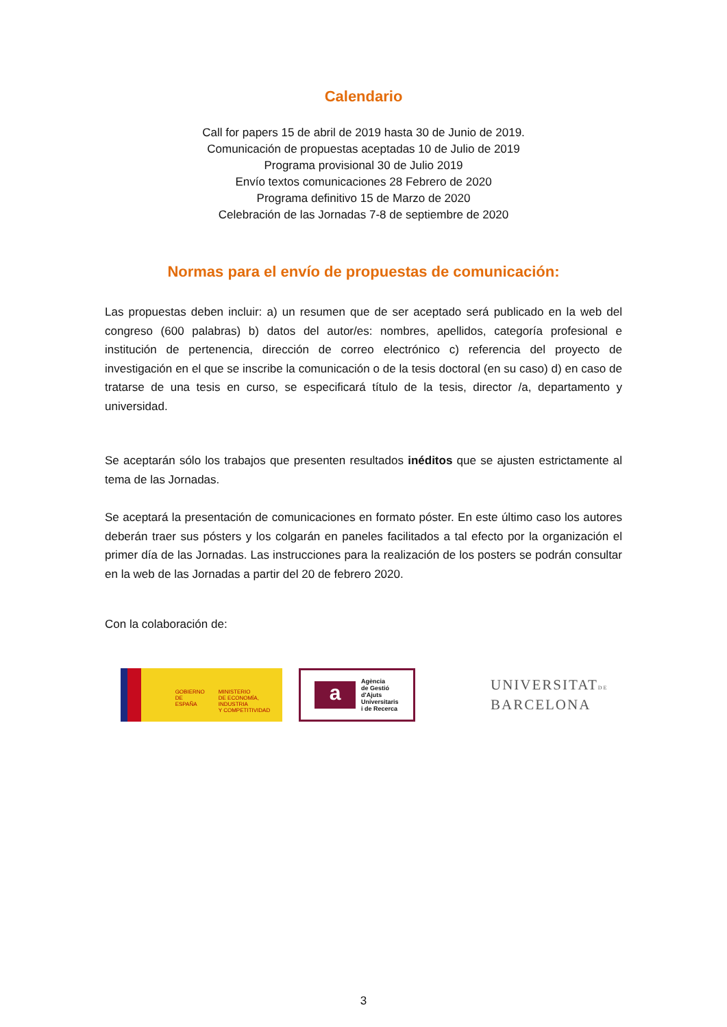Calendario
Call for papers 15 de abril de 2019 hasta 30 de Junio de 2019.
Comunicación de propuestas aceptadas 10 de Julio de 2019
Programa provisional 30 de Julio 2019
Envío textos comunicaciones 28 Febrero de 2020
Programa definitivo 15 de Marzo de 2020
Celebración de las Jornadas 7-8 de septiembre de 2020
Normas para el envío de propuestas de comunicación:
Las propuestas deben incluir: a) un resumen que de ser aceptado será publicado en la web del congreso (600 palabras) b) datos del autor/es: nombres, apellidos, categoría profesional e institución de pertenencia, dirección de correo electrónico c) referencia del proyecto de investigación en el que se inscribe la comunicación o de la tesis doctoral (en su caso) d) en caso de tratarse de una tesis en curso, se especificará título de la tesis, director /a, departamento y universidad.
Se aceptarán sólo los trabajos que presenten resultados inéditos que se ajusten estrictamente al tema de las Jornadas.
Se aceptará la presentación de comunicaciones en formato póster. En este último caso los autores deberán traer sus pósters y los colgarán en paneles facilitados a tal efecto por la organización el primer día de las Jornadas. Las instrucciones para la realización de los posters se podrán consultar en la web de las Jornadas a partir del 20 de febrero 2020.
Con la colaboración de:
GOBIERNO
DE ESPAÑA
MINISTERIO
DE ECONOMÍA, INDUSTRIA
Y COMPETITIVIDAD
a
Agència
de Gestió
d'Ajuts
Universitaris
i de Recerca
UNIVERSITATDE
BARCELONA
3